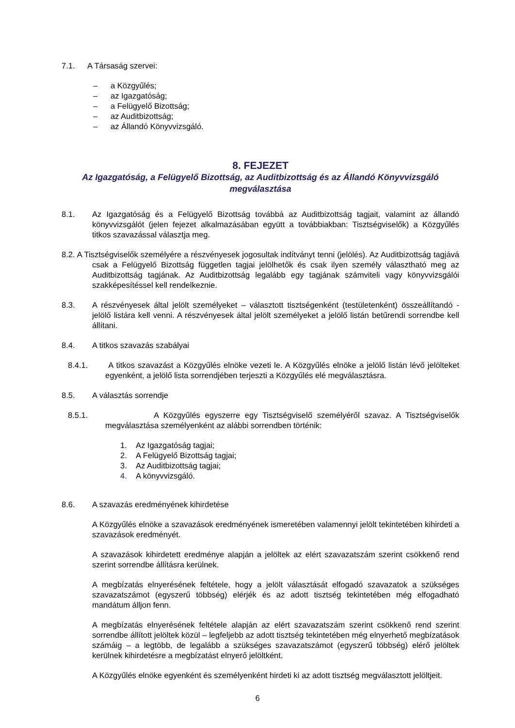7.1. A Társaság szervei:
– a Közgyűlés;
– az Igazgatóság;
– a Felügyelő Bizottság;
– az Auditbizottság;
– az Állandó Könyvvizsgáló.
8. FEJEZET
Az Igazgatóság, a Felügyelő Bizottság, az Auditbizottság és az Állandó Könyvvizsgáló megválasztása
8.1. Az Igazgatóság és a Felügyelő Bizottság továbbá az Auditbizottság tagjait, valamint az állandó könyvvizsgálót (jelen fejezet alkalmazásában együtt a továbbiakban: Tisztségviselők) a Közgyűlés titkos szavazással választja meg.
8.2. A Tisztségviselők személyére a részvényesek jogosultak indítványt tenni (jelölés). Az Auditbizottság tagjává csak a Felügyelő Bizottság független tagjai jelölhetők és csak ilyen személy választható meg az Auditbizottság tagjának. Az Auditbizottság legalább egy tagjának számviteli vagy könyvvizsgálói szakképesítéssel kell rendelkeznie.
8.3. A részvényesek által jelölt személyeket – választott tisztségenként (testületenként) összeállítandó - jelölő listára kell venni. A részvényesek által jelölt személyeket a jelölő listán betűrendi sorrendbe kell állítani.
8.4. A titkos szavazás szabályai
8.4.1. A titkos szavazást a Közgyűlés elnöke vezeti le. A Közgyűlés elnöke a jelölő listán lévő jelölteket egyenként, a jelölő lista sorrendjében terjeszti a Közgyűlés elé megválasztásra.
8.5. A választás sorrendje
8.5.1. A Közgyűlés egyszerre egy Tisztségviselő személyéről szavaz. A Tisztségviselők megválasztása személyenként az alábbi sorrendben történik:
1. Az Igazgatóság tagjai;
2. A Felügyelő Bizottság tagjai;
3. Az Auditbizottság tagjai;
4. A könyvvizsgáló.
8.6. A szavazás eredményének kihirdetése
A Közgyűlés elnöke a szavazások eredményének ismeretében valamennyi jelölt tekintetében kihirdeti a szavazások eredményét.
A szavazások kihirdetett eredménye alapján a jelöltek az elért szavazatszám szerint csökkenő rend szerint sorrendbe állításra kerülnek.
A megbízatás elnyerésének feltétele, hogy a jelölt választását elfogadó szavazatok a szükséges szavazatszámot (egyszerű többség) elérjék és az adott tisztség tekintetében még elfogadható mandátum álljon fenn.
A megbízatás elnyerésének feltétele alapján az elért szavazatszám szerint csökkenő rend szerint sorrendbe állított jelöltek közül – legfeljebb az adott tisztség tekintetében még elnyerhető megbízatások számáig – a legtöbb, de legalább a szükséges szavazatszámot (egyszerű többség) elérő jelöltek kerülnek kihirdetésre a megbízatást elnyerő jelöltként.
A Közgyűlés elnöke egyenként és személyenként hirdeti ki az adott tisztség megválasztott jelöltjeit.
6